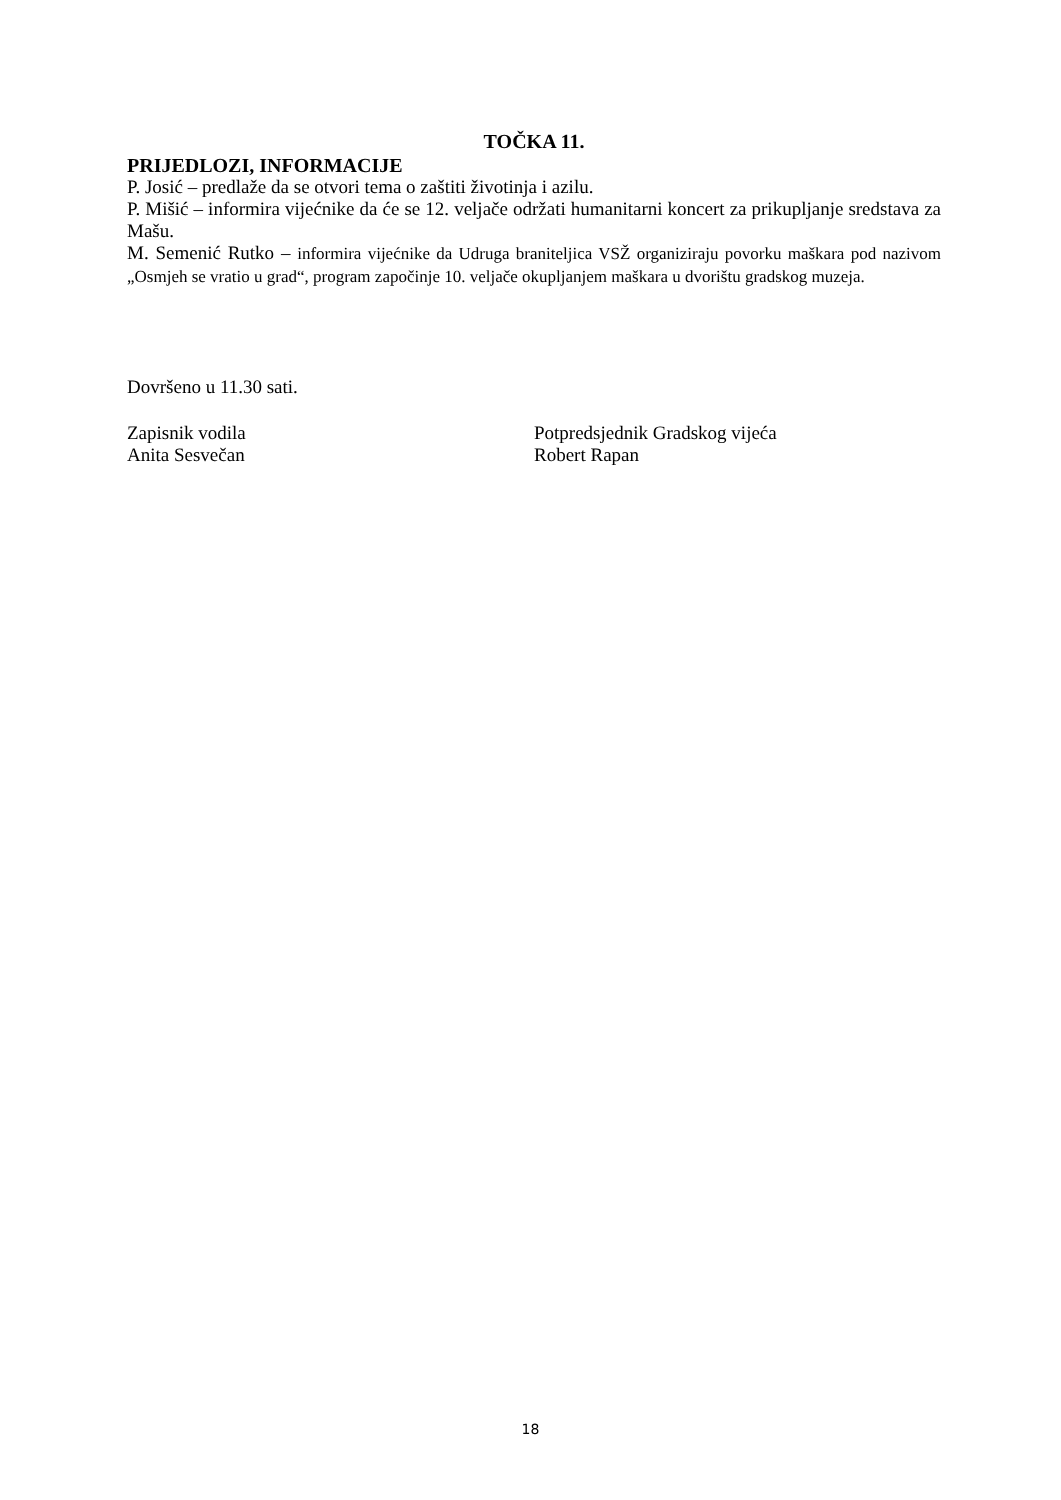TOČKA 11.
PRIJEDLOZI, INFORMACIJE
P. Josić – predlaže da se otvori tema o zaštiti životinja i azilu.
P. Mišić – informira vijećnike da će se 12. veljače održati humanitarni koncert za prikupljanje sredstava za Mašu.
M. Semenić Rutko – informira vijećnike da Udruga braniteljica VSŽ organiziraju povorku maškara pod nazivom „Osmjeh se vratio u grad“, program započinje 10. veljače okupljanjem maškara u dvorištu gradskog muzeja.
Dovršeno u 11.30 sati.
Zapisnik vodila
Anita Sesvečan
Potpredsjednik Gradskog vijeća
Robert Rapan
18